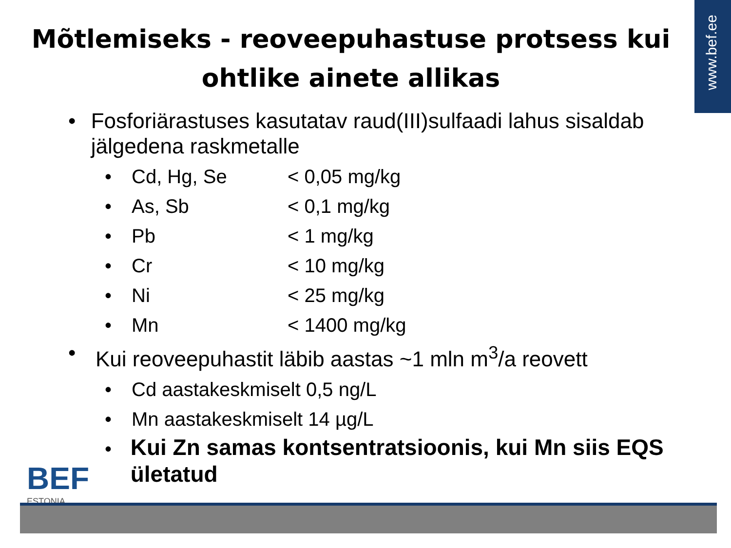www.bef.ee
Mõtlemiseks - reoveepuhastuse protsess kui
ohtlike ainete allikas
• Fosforiärastuses kasutatav raud(III)sulfaadi lahus sisaldab jälgedena raskmetalle
• Cd, Hg, Se < 0,05 mg/kg
• As, Sb < 0,1 mg/kg
• Pb < 1 mg/kg
• Cr < 10 mg/kg
• Ni < 25 mg/kg
• Mn < 1400 mg/kg
• Kui reoveepuhastit läbib aastas ~1 mln m<sup>3</sup>/a reovett
• Cd aastakeskmiselt 0,5 ng/L
• Mn aastakeskmiselt 14 µg/L
• Kui Zn samas kontsentratsioonis, kui Mn siis EQS ületatud
BEF
ESTONIA